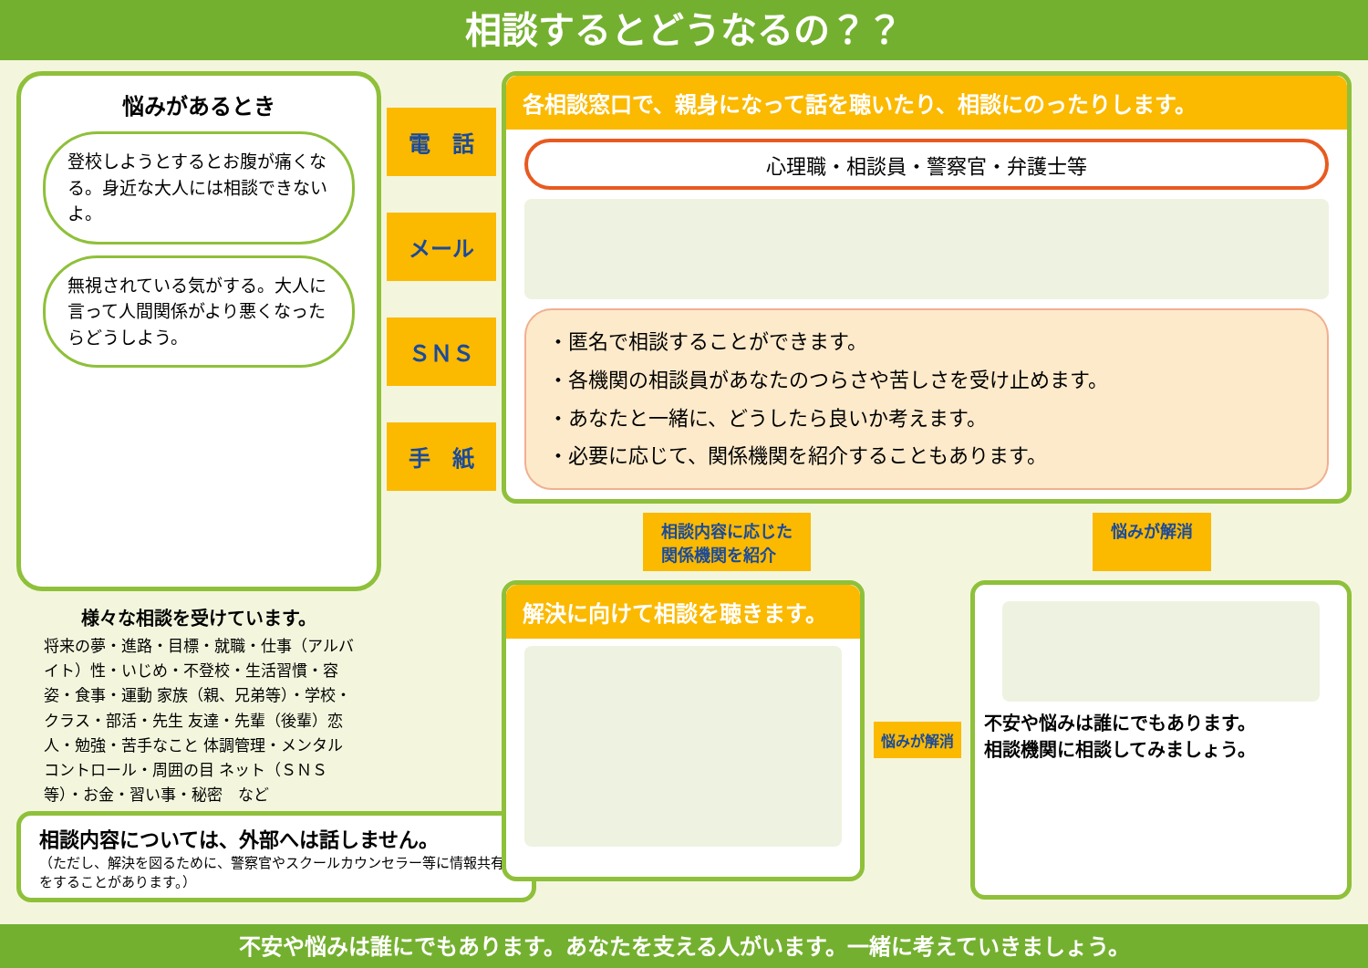相談するとどうなるの？？
悩みがあるとき
登校しようとするとお腹が痛くなる。身近な大人には相談できないよ。
無視されている気がする。大人に言って人間関係がより悪くなったらどうしよう。
様々な相談を受けています。
将来の夢・進路・目標・就職・仕事（アルバイト）性・いじめ・不登校・生活習慣・容姿・食事・運動 家族（親、兄弟等）・学校・クラス・部活・先生 友達・先輩（後輩）恋人・勉強・苦手なこと 体調管理・メンタルコントロール・周囲の目 ネット（ＳＮＳ等）・お金・習い事・秘密　など
相談内容については、外部へは話しません。
（ただし、解決を図るために、警察官やスクールカウンセラー等に情報共有をすることがあります。）
電　話
メール
ＳＮＳ
手　紙
各相談窓口で、親身になって話を聴いたり、相談にのったりします。
心理職・相談員・警察官・弁護士等
・匿名で相談することができます。
・各機関の相談員があなたのつらさや苦しさを受け止めます。
・あなたと一緒に、どうしたら良いか考えます。
・必要に応じて、関係機関を紹介することもあります。
相談内容に応じた
関係機関を紹介
悩みが解消
解決に向けて相談を聴きます。
悩みが解消
不安や悩みは誰にでもあります。
相談機関に相談してみましょう。
不安や悩みは誰にでもあります。あなたを支える人がいます。一緒に考えていきましょう。